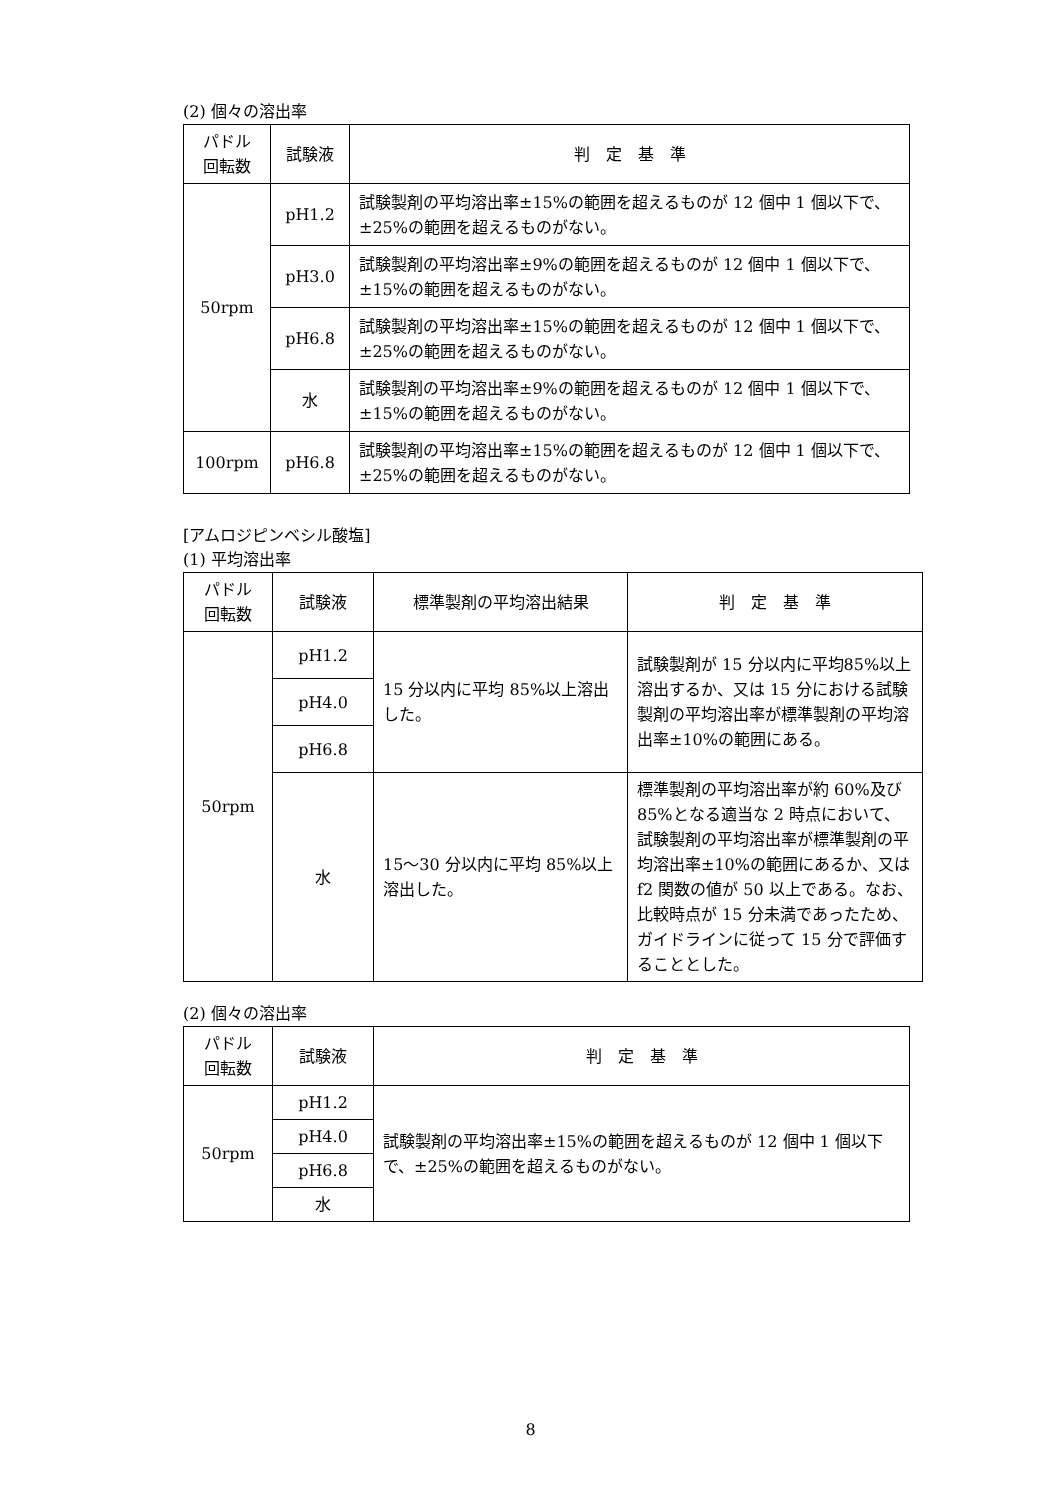(2) 個々の溶出率
| パドル 回転数 | 試験液 | 判 定 基 準 |
| --- | --- | --- |
| 50rpm | pH1.2 | 試験製剤の平均溶出率±15%の範囲を超えるものが 12 個中 1 個以下で、±25%の範囲を超えるものがない。 |
| | pH3.0 | 試験製剤の平均溶出率±9%の範囲を超えるものが 12 個中 1 個以下で、±15%の範囲を超えるものがない。 |
| | pH6.8 | 試験製剤の平均溶出率±15%の範囲を超えるものが 12 個中 1 個以下で、±25%の範囲を超えるものがない。 |
| | 水 | 試験製剤の平均溶出率±9%の範囲を超えるものが 12 個中 1 個以下で、±15%の範囲を超えるものがない。 |
| 100rpm | pH6.8 | 試験製剤の平均溶出率±15%の範囲を超えるものが 12 個中 1 個以下で、±25%の範囲を超えるものがない。 |
[アムロジピンベシル酸塩]
(1) 平均溶出率
| パドル 回転数 | 試験液 | 標準製剤の平均溶出結果 | 判 定 基 準 |
| --- | --- | --- | --- |
| 50rpm | pH1.2 | 15 分以内に平均 85%以上溶出した。 | 試験製剤が 15 分以内に平均85%以上溶出するか、又は 15 分における試験製剤の平均溶出率が標準製剤の平均溶出率±10%の範囲にある。 |
| | pH4.0 | | |
| | pH6.8 | | |
| | 水 | 15～30 分以内に平均 85%以上溶出した。 | 標準製剤の平均溶出率が約 60%及び 85%となる適当な 2 時点において、試験製剤の平均溶出率が標準製剤の平均溶出率±10%の範囲にあるか、又は f2 関数の値が 50 以上である。なお、比較時点が 15 分未満であったため、ガイドラインに従って 15 分で評価することとした。 |
(2) 個々の溶出率
| パドル 回転数 | 試験液 | 判 定 基 準 |
| --- | --- | --- |
| 50rpm | pH1.2 | 試験製剤の平均溶出率±15%の範囲を超えるものが 12 個中 1 個以下で、±25%の範囲を超えるものがない。 |
| | pH4.0 | |
| | pH6.8 | |
| | 水 | |
8